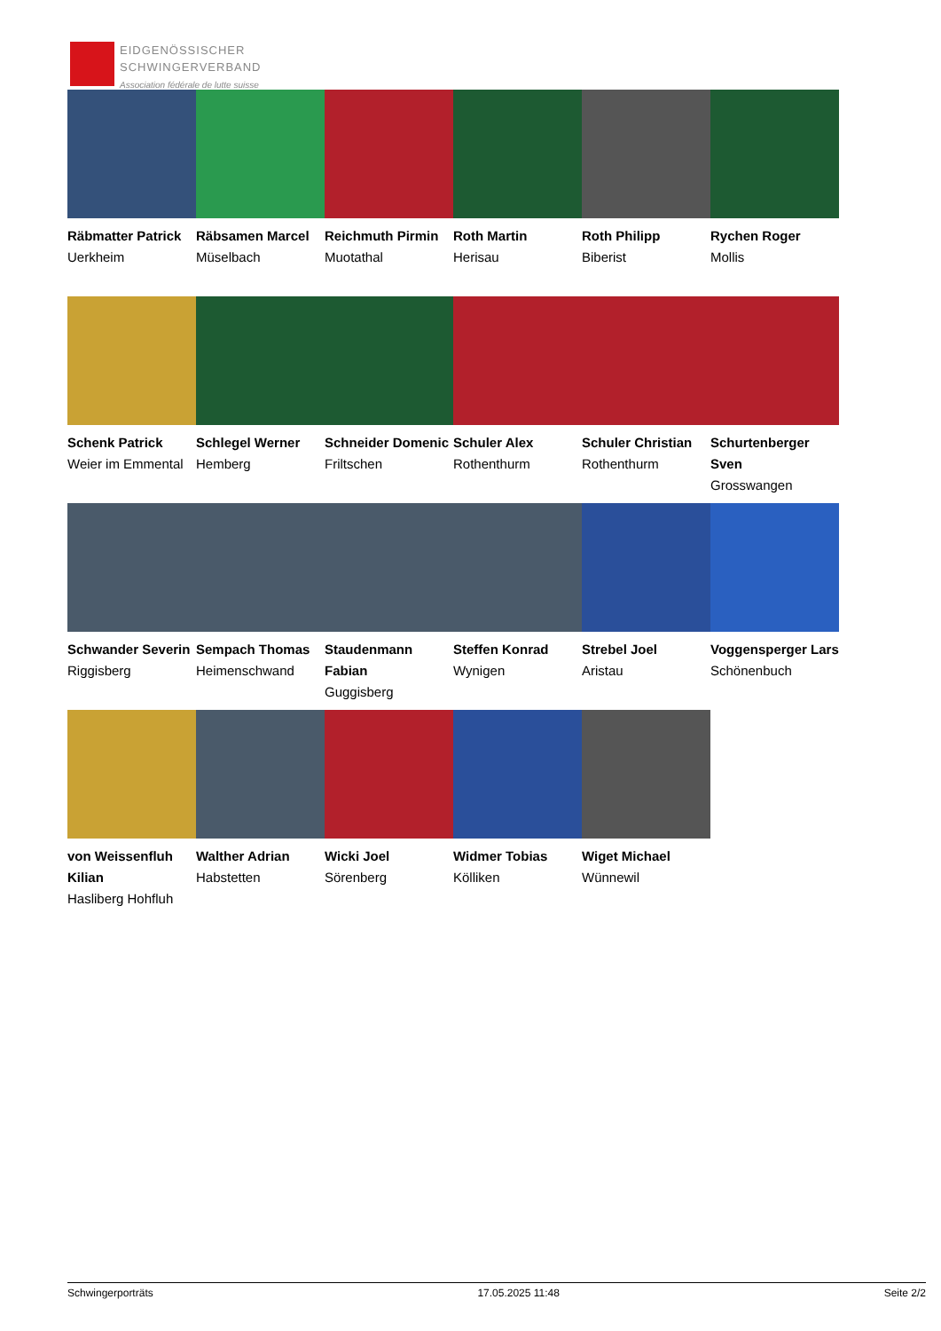EIDGENÖSSISCHER
SCHWINGERVERBAND
Association fédérale de lutte suisse
Räbmatter Patrick
Uerkheim
Räbsamen Marcel
Müselbach
Reichmuth Pirmin
Muotathal
Roth Martin
Herisau
Roth Philipp
Biberist
Rychen Roger
Mollis
Schenk Patrick
Weier im Emmental
Schlegel Werner
Hemberg
Schneider Domenic
Friltschen
Schuler Alex
Rothenthurm
Schuler Christian
Rothenthurm
Schurtenberger Sven
Grosswangen
Schwander Severin
Riggisberg
Sempach Thomas
Heimenschwand
Staudenmann Fabian
Guggisberg
Steffen Konrad
Wynigen
Strebel Joel
Aristau
Voggensperger Lars
Schönenbuch
von Weissenfluh Kilian
Hasliberg Hohfluh
Walther Adrian
Habstetten
Wicki Joel
Sörenberg
Widmer Tobias
Kölliken
Wiget Michael
Wünnewil
Schwingerporträts 17.05.2025 11:48 Seite 2/2